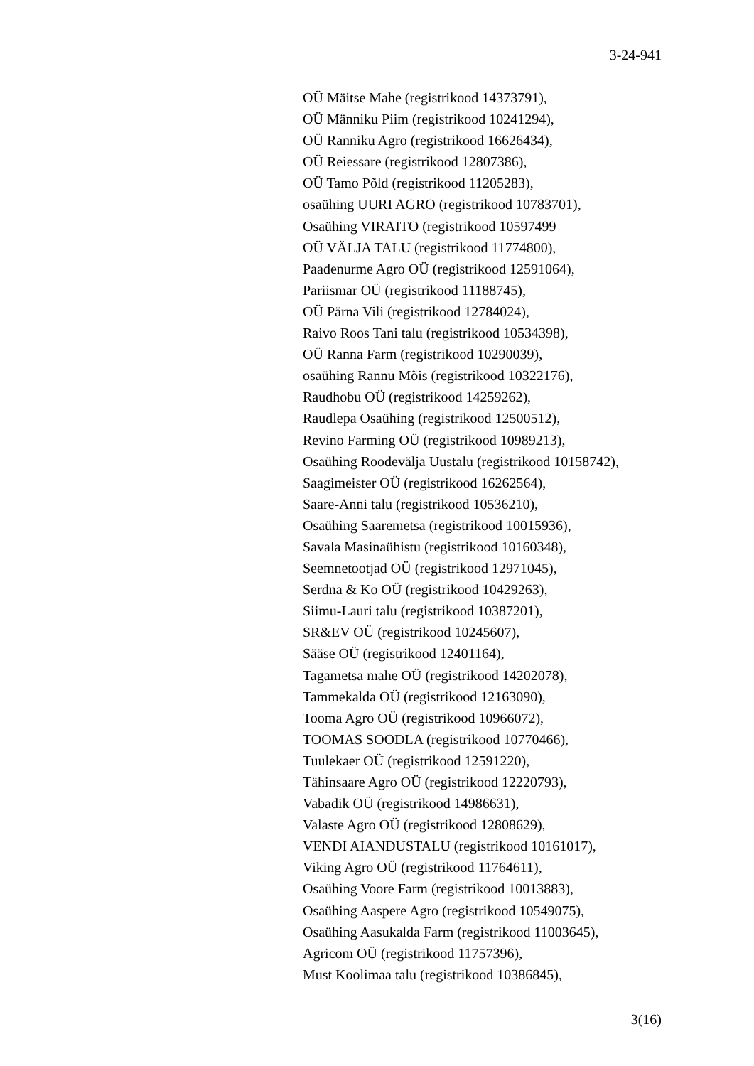3-24-941
OÜ Mäitse Mahe (registrikood 14373791),
OÜ Männiku Piim (registrikood 10241294),
OÜ Ranniku Agro (registrikood 16626434),
OÜ Reiessare (registrikood 12807386),
OÜ Tamo Põld (registrikood 11205283),
osaühing UURI AGRO (registrikood 10783701),
Osaühing VIRAITO (registrikood 10597499
OÜ VÄLJA TALU (registrikood 11774800),
Paadenurme Agro OÜ (registrikood 12591064),
Pariismar OÜ (registrikood 11188745),
OÜ Pärna Vili (registrikood 12784024),
Raivo Roos Tani talu (registrikood 10534398),
OÜ Ranna Farm (registrikood 10290039),
osaühing Rannu Mõis (registrikood 10322176),
Raudhobu OÜ (registrikood 14259262),
Raudlepa Osaühing (registrikood 12500512),
Revino Farming OÜ (registrikood 10989213),
Osaühing Roodevälja Uustalu (registrikood 10158742),
Saagimeister OÜ (registrikood 16262564),
Saare-Anni talu (registrikood 10536210),
Osaühing Saaremetsa (registrikood 10015936),
Savala Masinaühistu (registrikood 10160348),
Seemnetootjad OÜ (registrikood 12971045),
Serdna & Ko OÜ (registrikood 10429263),
Siimu-Lauri talu (registrikood 10387201),
SR&EV OÜ (registrikood 10245607),
Sääse OÜ (registrikood 12401164),
Tagametsa mahe OÜ (registrikood 14202078),
Tammekalda OÜ (registrikood 12163090),
Tooma Agro OÜ (registrikood 10966072),
TOOMAS SOODLA (registrikood 10770466),
Tuulekaer OÜ (registrikood 12591220),
Tähinsaare Agro OÜ (registrikood 12220793),
Vabadik OÜ (registrikood 14986631),
Valaste Agro OÜ (registrikood 12808629),
VENDI AIANDUSTALU (registrikood 10161017),
Viking Agro OÜ (registrikood 11764611),
Osaühing Voore Farm (registrikood 10013883),
Osaühing Aaspere Agro (registrikood 10549075),
Osaühing Aasukalda Farm (registrikood 11003645),
Agricom OÜ (registrikood 11757396),
Must Koolimaa talu (registrikood 10386845),
3(16)